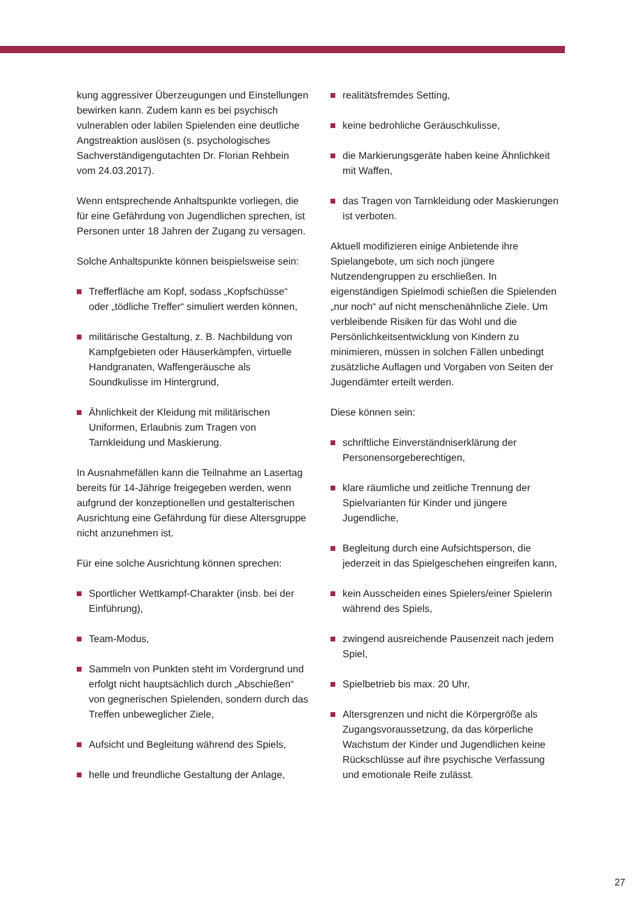kung aggressiver Überzeugungen und Einstellungen bewirken kann. Zudem kann es bei psychisch vulnerablen oder labilen Spielenden eine deutliche Angstreaktion auslösen (s. psychologisches Sachverständigengutachten Dr. Florian Rehbein vom 24.03.2017).
Wenn entsprechende Anhaltspunkte vorliegen, die für eine Gefährdung von Jugendlichen sprechen, ist Personen unter 18 Jahren der Zugang zu versagen.
Solche Anhaltspunkte können beispielsweise sein:
Trefferfläche am Kopf, sodass „Kopfschüsse“ oder „tödliche Treffer“ simuliert werden können,
militärische Gestaltung, z. B. Nachbildung von Kampfgebieten oder Häuserkämpfen, virtuelle Handgranaten, Waffengeräusche als Soundkulisse im Hintergrund,
Ähnlichkeit der Kleidung mit militärischen Uniformen, Erlaubnis zum Tragen von Tarnkleidung und Maskierung.
In Ausnahmefällen kann die Teilnahme an Lasertag bereits für 14-Jährige freigegeben werden, wenn aufgrund der konzeptionellen und gestalterischen Ausrichtung eine Gefährdung für diese Altersgruppe nicht anzunehmen ist.
Für eine solche Ausrichtung können sprechen:
Sportlicher Wettkampf-Charakter (insb. bei der Einführung),
Team-Modus,
Sammeln von Punkten steht im Vordergrund und erfolgt nicht hauptsächlich durch „Abschießen“ von gegnerischen Spielenden, sondern durch das Treffen unbeweglicher Ziele,
Aufsicht und Begleitung während des Spiels,
helle und freundliche Gestaltung der Anlage,
realitätsfremdes Setting,
keine bedrohliche Geräuschkulisse,
die Markierungsgeräte haben keine Ähnlichkeit mit Waffen,
das Tragen von Tarnkleidung oder Maskierungen ist verboten.
Aktuell modifizieren einige Anbietende ihre Spielangebote, um sich noch jüngere Nutzendengruppen zu erschließen. In eigenständigen Spielmodi schießen die Spielenden „nur noch“ auf nicht menschenähnliche Ziele. Um verbleibende Risiken für das Wohl und die Persönlichkeitsentwicklung von Kindern zu minimieren, müssen in solchen Fällen unbedingt zusätzliche Auflagen und Vorgaben von Seiten der Jugendämter erteilt werden.
Diese können sein:
schriftliche Einverständniserklärung der Personensorgeberechtigen,
klare räumliche und zeitliche Trennung der Spielvarianten für Kinder und jüngere Jugendliche,
Begleitung durch eine Aufsichtsperson, die jederzeit in das Spielgeschehen eingreifen kann,
kein Ausscheiden eines Spielers/einer Spielerin während des Spiels,
zwingend ausreichende Pausenzeit nach jedem Spiel,
Spielbetrieb bis max. 20 Uhr,
Altersgrenzen und nicht die Körpergröße als Zugangsvoraussetzung, da das körperliche Wachstum der Kinder und Jugendlichen keine Rückschlüsse auf ihre psychische Verfassung und emotionale Reife zulässt.
27